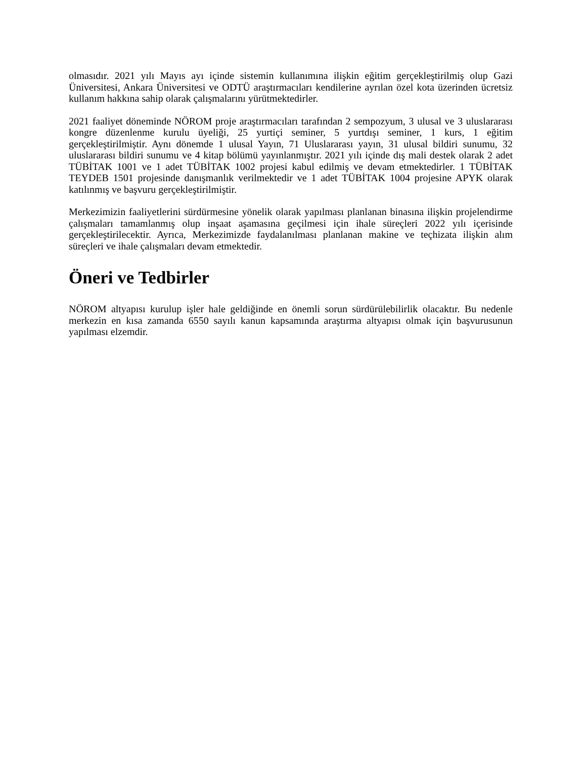olmasıdır. 2021 yılı Mayıs ayı içinde sistemin kullanımına ilişkin eğitim gerçekleştirilmiş olup Gazi Üniversitesi, Ankara Üniversitesi ve ODTÜ araştırmacıları kendilerine ayrılan özel kota üzerinden ücretsiz kullanım hakkına sahip olarak çalışmalarını yürütmektedirler.
2021 faaliyet döneminde NÖROM proje araştırmacıları tarafından 2 sempozyum, 3 ulusal ve 3 uluslararası kongre düzenlenme kurulu üyeliği, 25 yurtiçi seminer, 5 yurtdışı seminer, 1 kurs, 1 eğitim gerçekleştirilmiştir. Aynı dönemde 1 ulusal Yayın, 71 Uluslararası yayın, 31 ulusal bildiri sunumu, 32 uluslararası bildiri sunumu ve 4 kitap bölümü yayınlanmıştır. 2021 yılı içinde dış mali destek olarak 2 adet TÜBİTAK 1001 ve 1 adet TÜBİTAK 1002 projesi kabul edilmiş ve devam etmektedirler. 1 TÜBİTAK TEYDEB 1501 projesinde danışmanlık verilmektedir ve 1 adet TÜBİTAK 1004 projesine APYK olarak katılınmış ve başvuru gerçekleştirilmiştir.
Merkezimizin faaliyetlerini sürdürmesine yönelik olarak yapılması planlanan binasına ilişkin projelendirme çalışmaları tamamlanmış olup inşaat aşamasına geçilmesi için ihale süreçleri 2022 yılı içerisinde gerçekleştirilecektir. Ayrıca, Merkezimizde faydalanılması planlanan makine ve teçhizata ilişkin alım süreçleri ve ihale çalışmaları devam etmektedir.
Öneri ve Tedbirler
NÖROM altyapısı kurulup işler hale geldiğinde en önemli sorun sürdürülebilirlik olacaktır. Bu nedenle merkezin en kısa zamanda 6550 sayılı kanun kapsamında araştırma altyapısı olmak için başvurusunun yapılması elzemdir.